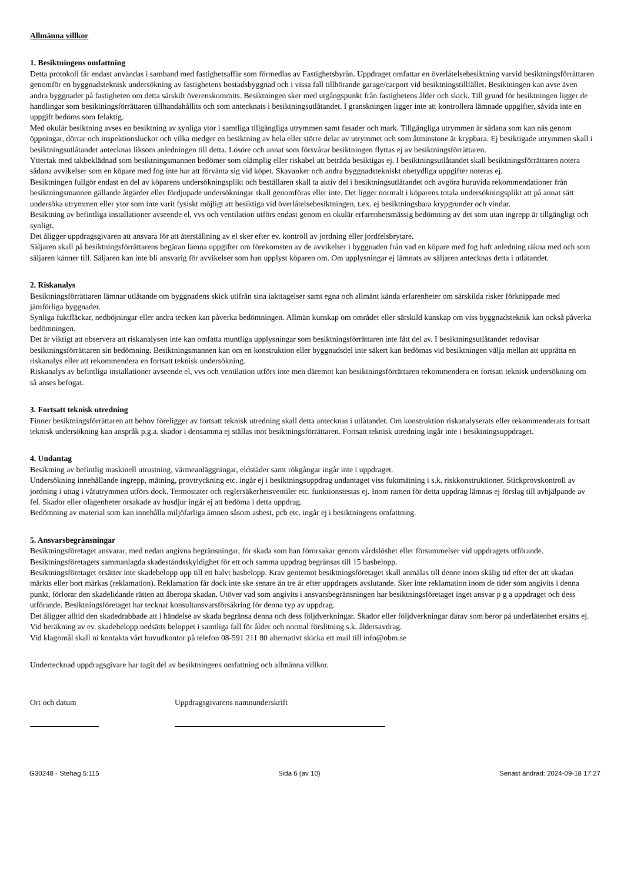Allmänna villkor
1. Besiktningens omfattning
Detta protokoll får endast användas i samband med fastighetsaffär som förmedlas av Fastighetsbyrån. Uppdraget omfattar en överlåtelsebesiktning varvid besiktningsförrättaren genomför en byggnadsteknisk undersökning av fastighetens bostadsbyggnad och i vissa fall tillhörande garage/carport vid besiktningstillfället. Besiktningen kan avse även andra byggnader på fastigheten om detta särskilt överenskommits. Besiktningen sker med utgångspunkt från fastighetens ålder och skick. Till grund för besiktningen ligger de handlingar som besiktningsförrättaren tillhandahållits och som antecknats i besiktningsutlåtandet. I granskningen ligger inte att kontrollera lämnade uppgifter, såvida inte en uppgift bedöms som felaktig.
Med okulär besiktning avses en besiktning av synliga ytor i samtliga tillgängliga utrymmen samt fasader och mark. Tillgängliga utrymmen är sådana som kan nås genom öppningar, dörrar och inspektionsluckor och vilka medger en besiktning av hela eller större delar av utrymmet och som åtminstone är krypbara. Ej besiktigade utrymmen skall i besiktningsutlåtandet antecknas liksom anledningen till detta. Lösöre och annat som försvårar besiktningen flyttas ej av besiktningsförrättaren.
Yttertak med takbeklädnad som besiktningsmannen bedömer som olämplig eller riskabel att beträda besiktigas ej. I besiktningsutlåtandet skall besiktningsförrättaren notera sådana avvikelser som en köpare med fog inte har att förvänta sig vid köpet. Skavanker och andra byggnadstekniskt obetydliga uppgifter noteras ej.
Besiktningen fullgör endast en del av köparens undersökningsplikt och beställaren skall ta aktiv del i besiktningsutlåtandet och avgöra huruvida rekommendationer från besiktningsmannen gällande åtgärder eller fördjupade undersökningar skall genomföras eller inte. Det ligger normalt i köparens totala undersökningsplikt att på annat sätt undersöka utrymmen eller ytor som inte varit fysiskt möjligt att besiktiga vid överlåtelsebesiktningen, t.ex. ej besiktningsbara krypgrunder och vindar.
Besiktning av befintliga installationer avseende el, vvs och ventilation utförs endast genom en okulär erfarenhetsmässig bedömning av det som utan ingrepp är tillgängligt och synligt.
Det åligger uppdragsgivaren att ansvara för att återställning av el sker efter ev. kontroll av jordning eller jordfelsbrytare.
Säljaren skall på besiktningsförrättarens begäran lämna uppgifter om förekomsten av de avvikelser i byggnaden från vad en köpare med fog haft anledning räkna med och som säljaren känner till. Säljaren kan inte bli ansvarig för avvikelser som han upplyst köparen om. Om upplysningar ej lämnats av säljaren antecknas detta i utlåtandet.
2. Riskanalys
Besiktningsförrättaren lämnar utlåtande om byggnadens skick utifrån sina iakttagelser samt egna och allmänt kända erfarenheter om särskilda risker förknippade med jämförliga byggnader.
Synliga fuktfläckar, nedböjningar eller andra tecken kan påverka bedömningen. Allmän kunskap om området eller särskild kunskap om viss byggnadsteknik kan också påverka bedömningen.
Det är viktigt att observera att riskanalysen inte kan omfatta muntliga upplysningar som besiktningsförrättaren inte fått del av. I besiktningsutlåtandet redovisar besiktningsförrättaren sin bedömning. Besiktningsmannen kan om en konstruktion eller byggnadsdel inte säkert kan bedömas vid besiktningen välja mellan att upprätta en riskanalys eller att rekommendera en fortsatt teknisk undersökning.
Riskanalys av befintliga installationer avseende el, vvs och ventilation utförs inte men däremot kan besiktningsförrättaren rekommendera en fortsatt teknisk undersökning om så anses befogat.
3. Fortsatt teknisk utredning
Finner besiktningsförrättaren att behov föreligger av fortsatt teknisk utredning skall detta antecknas i utlåtandet. Om konstruktion riskanalyserats eller rekommenderats fortsatt teknisk undersökning kan anspråk p.g.a. skador i densamma ej ställas mot besiktningsförrättaren. Fortsatt teknisk utredning ingår inte i besiktningsuppdraget.
4. Undantag
Besiktning av befintlig maskinell utrustning, värmeanläggningar, eldstäder samt rökgångar ingår inte i uppdraget.
Undersökning innehållande ingrepp, mätning, provtryckning etc. ingår ej i besiktningsuppdrag undantaget viss fuktmätning i s.k. riskkonstruktioner. Stickprovskontroll av jordning i uttag i våtutrymmen utförs dock. Termostater och reglersäkerhetsventiler etc. funktionstestas ej. Inom ramen för detta uppdrag lämnas ej förslag till avhjälpande av fel. Skador eller olägenheter orsakade av husdjur ingår ej att bedöma i detta uppdrag.
Bedömning av material som kan innehålla miljöfarliga ämnen såsom asbest, pcb etc. ingår ej i besiktningens omfattning.
5. Ansvarsbegränsningar
Besiktningsföretaget ansvarar, med nedan angivna begränsningar, för skada som han förorsakar genom vårdslöshet eller försummelser vid uppdragets utförande.
Besiktningsföretagets sammanlagda skadeståndsskyldighet för ett och samma uppdrag begränsas till 15 basbelopp.
Besiktningsföretaget ersätter inte skadebelopp upp till ett halvt basbelopp. Krav gentemot besiktningsföretaget skall anmälas till denne inom skälig tid efter det att skadan märkts eller bort märkas (reklamation). Reklamation får dock inte ske senare än tre år efter uppdragets avslutande. Sker inte reklamation inom de tider som angivits i denna punkt, förlorar den skadelidande rätten att åberopa skadan. Utöver vad som angivits i ansvarsbegränsningen har besiktningsföretaget inget ansvar p g a uppdraget och dess utförande. Besiktningsföretaget har tecknat konsultansvarsförsäkring för denna typ av uppdrag.
Det åligger alltid den skadedrabbade att i händelse av skada begränsa denna och dess följdverkningar. Skador eller följdverkningar därav som beror på underlåtenhet ersätts ej.
Vid beräkning av ev. skadebelopp nedsätts beloppet i samtliga fall för ålder och normal förslitning s.k. åldersavdrag.
Vid klagomål skall ni kontakta vårt huvudkontor på telefon 08-591 211 80 alternativt skicka ett mail till info@obm.se
Undertecknad uppdragsgivare har tagit del av besiktningens omfattning och allmänna villkor.
Ort och datum Uppdragsgivarens namnunderskrift
G30248 - Stehag 5:115 Sida 6 (av 10) Senast ändrad: 2024-09-18 17:27